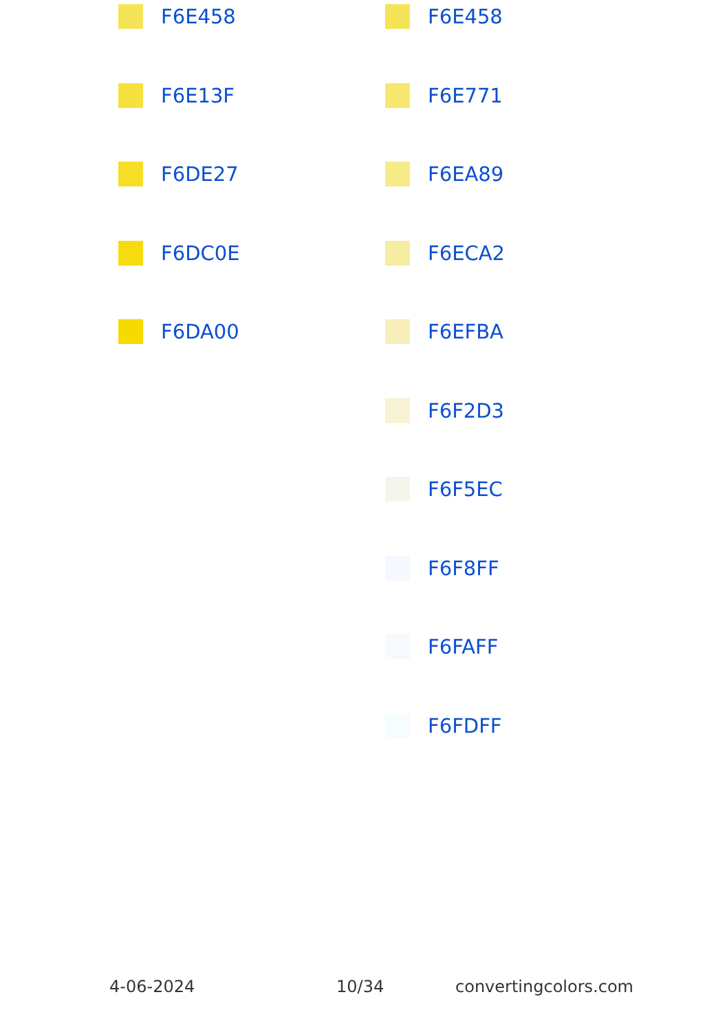F6E458
F6E13F
F6DE27
F6DC0E
F6DA00
F6E458
F6E771
F6EA89
F6ECA2
F6EFBA
F6F2D3
F6F5EC
F6F8FF
F6FAFF
F6FDFF
4-06-2024 10/34 convertingcolors.com